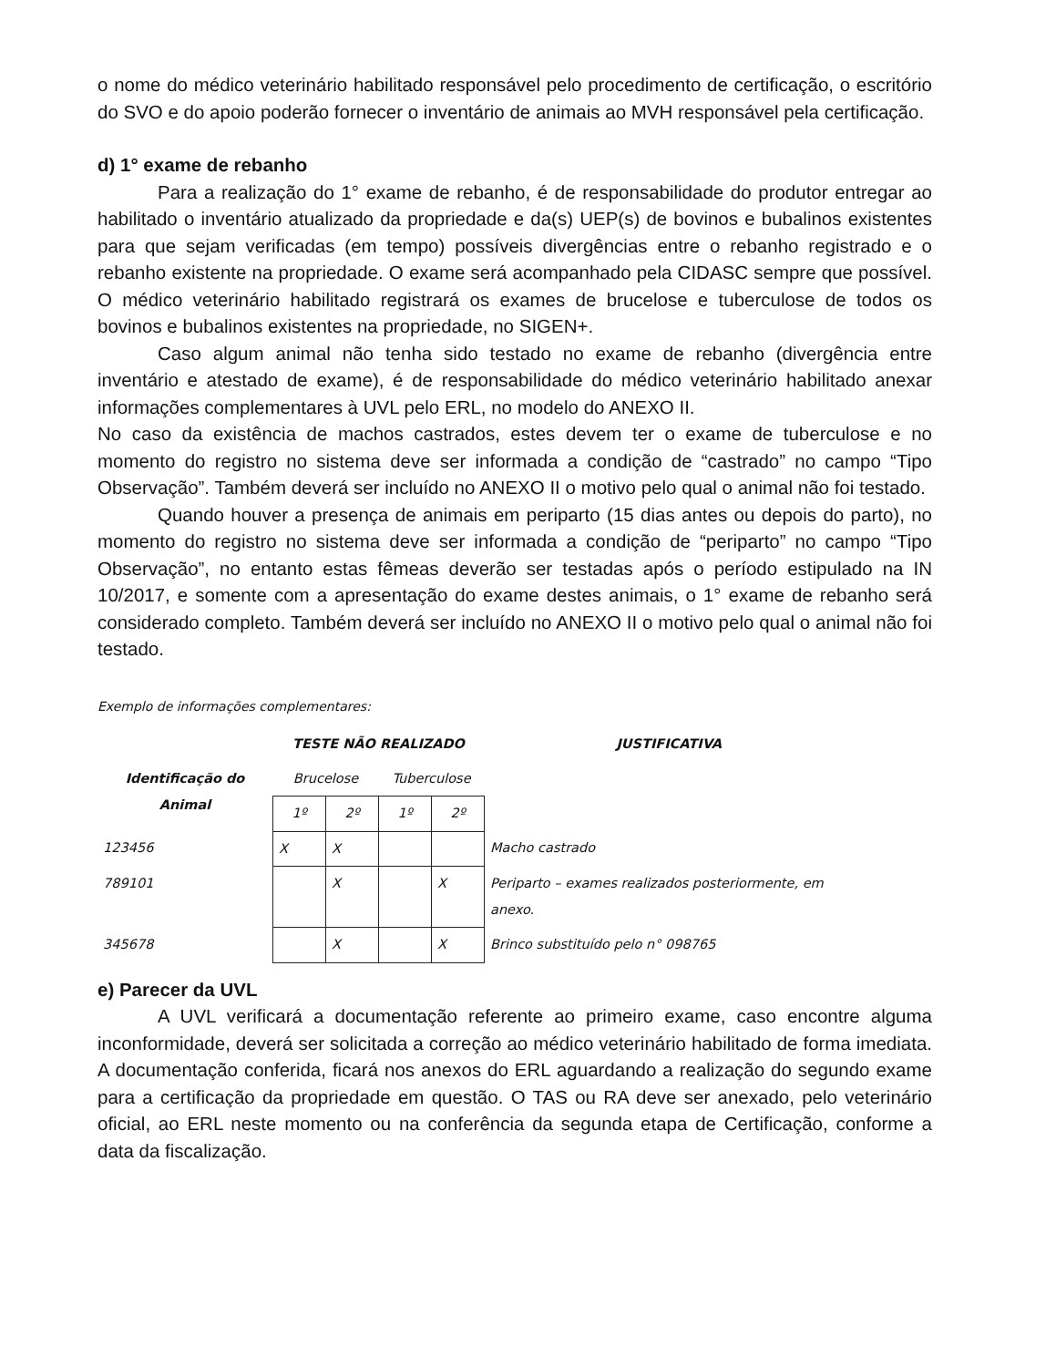o nome do médico veterinário habilitado responsável pelo procedimento de certificação, o escritório do SVO e do apoio poderão fornecer o inventário de animais ao MVH responsável pela certificação.
d) 1° exame de rebanho
Para a realização do 1° exame de rebanho, é de responsabilidade do produtor entregar ao habilitado o inventário atualizado da propriedade e da(s) UEP(s) de bovinos e bubalinos existentes para que sejam verificadas (em tempo) possíveis divergências entre o rebanho registrado e o rebanho existente na propriedade. O exame será acompanhado pela CIDASC sempre que possível. O médico veterinário habilitado registrará os exames de brucelose e tuberculose de todos os bovinos e bubalinos existentes na propriedade, no SIGEN+.
Caso algum animal não tenha sido testado no exame de rebanho (divergência entre inventário e atestado de exame), é de responsabilidade do médico veterinário habilitado anexar informações complementares à UVL pelo ERL, no modelo do ANEXO II.
No caso da existência de machos castrados, estes devem ter o exame de tuberculose e no momento do registro no sistema deve ser informada a condição de “castrado” no campo “Tipo Observação”. Também deverá ser incluído no ANEXO II o motivo pelo qual o animal não foi testado.
Quando houver a presença de animais em periparto (15 dias antes ou depois do parto), no momento do registro no sistema deve ser informada a condição de “periparto” no campo “Tipo Observação”, no entanto estas fêmeas deverão ser testadas após o período estipulado na IN 10/2017, e somente com a apresentação do exame destes animais, o 1° exame de rebanho será considerado completo. Também deverá ser incluído no ANEXO II o motivo pelo qual o animal não foi testado.
Exemplo de informações complementares:
| | TESTE NÃO REALIZADO | | | | JUSTIFICATIVA |
| --- | --- | --- | --- | --- | --- |
| Identificação do Animal | Brucelose | | Tuberculose | | |
| | 1º | 2º | 1º | 2º | |
| 123456 | X | X | | | Macho castrado |
| 789101 | | X | | X | Periparto – exames realizados posteriormente, em anexo. |
| 345678 | | X | | X | Brinco substituído pelo n° 098765 |
e) Parecer da UVL
A UVL verificará a documentação referente ao primeiro exame, caso encontre alguma inconformidade, deverá ser solicitada a correção ao médico veterinário habilitado de forma imediata. A documentação conferida, ficará nos anexos do ERL aguardando a realização do segundo exame para a certificação da propriedade em questão. O TAS ou RA deve ser anexado, pelo veterinário oficial, ao ERL neste momento ou na conferência da segunda etapa de Certificação, conforme a data da fiscalização.